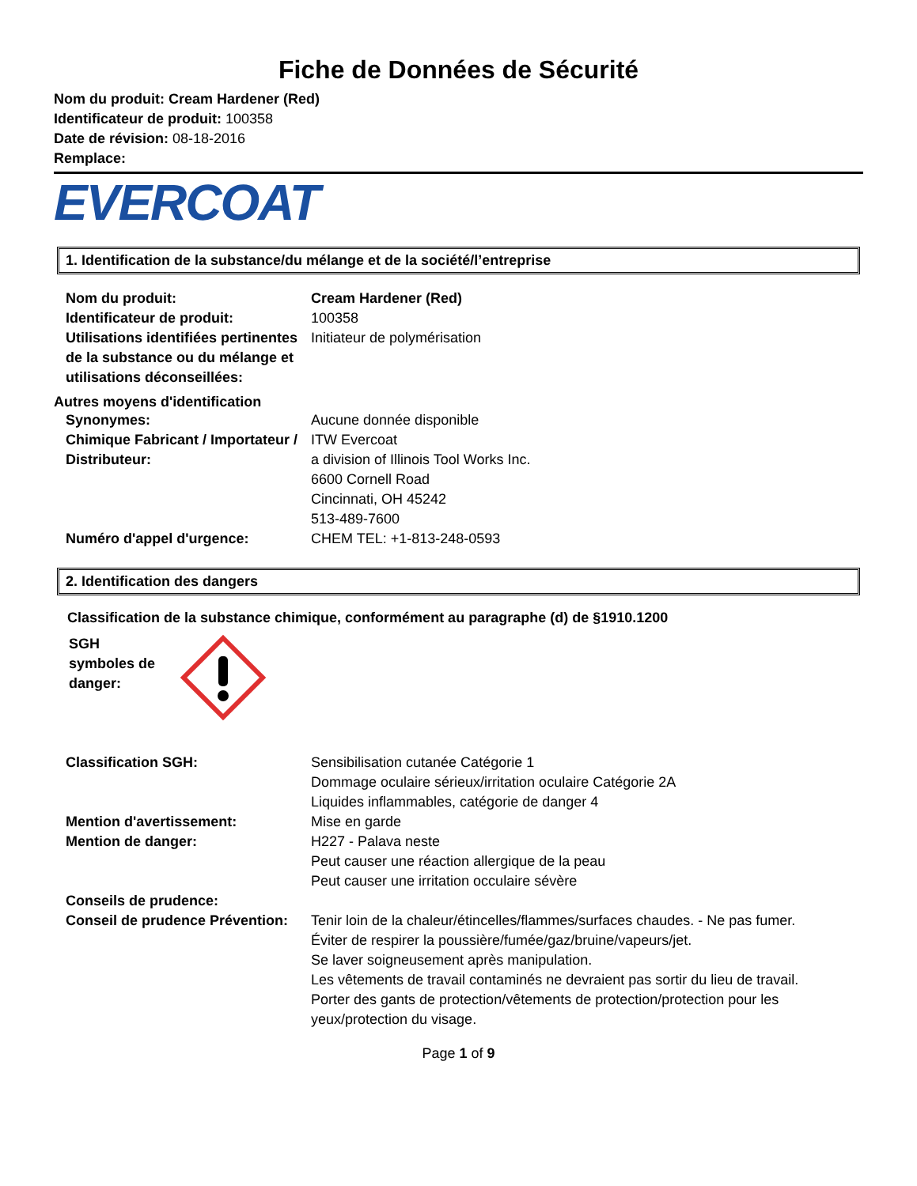Fiche de Données de Sécurité
Nom du produit: Cream Hardener (Red)
Identificateur de produit: 100358
Date de révision: 08-18-2016
Remplace:
EVERCOAT
1. Identification de la substance/du mélange et de la société/l’entreprise
| Nom du produit: | Cream Hardener (Red) |
| Identificateur de produit: | 100358 |
| Utilisations identifiées pertinentes de la substance ou du mélange et utilisations déconseillées: | Initiateur de polymérisation |
Autres moyens d'identification
| Synonymes: | Aucune donnée disponible |
| Chimique Fabricant / Importateur / Distributeur: | ITW Evercoat a division of Illinois Tool Works Inc. 6600 Cornell Road Cincinnati, OH 45242 513-489-7600 |
| Numéro d'appel d'urgence: | CHEM TEL: +1-813-248-0593 |
2. Identification des dangers
Classification de la substance chimique, conformément au paragraphe (d) de §1910.1200
SGH
symboles de
danger:
| Classification SGH: | Sensibilisation cutanée Catégorie 1 Dommage oculaire sérieux/irritation oculaire Catégorie 2A Liquides inflammables, catégorie de danger 4 |
| Mention d'avertissement: | Mise en garde |
| Mention de danger: | H227 - Palava neste Peut causer une réaction allergique de la peau Peut causer une irritation occulaire sévère |
| Conseils de prudence: | |
| Conseil de prudence Prévention: | Tenir loin de la chaleur/étincelles/flammes/surfaces chaudes. - Ne pas fumer. Éviter de respirer la poussière/fumée/gaz/bruine/vapeurs/jet. Se laver soigneusement après manipulation. Les vêtements de travail contaminés ne devraient pas sortir du lieu de travail. Porter des gants de protection/vêtements de protection/protection pour les yeux/protection du visage. |
Page 1 of 9